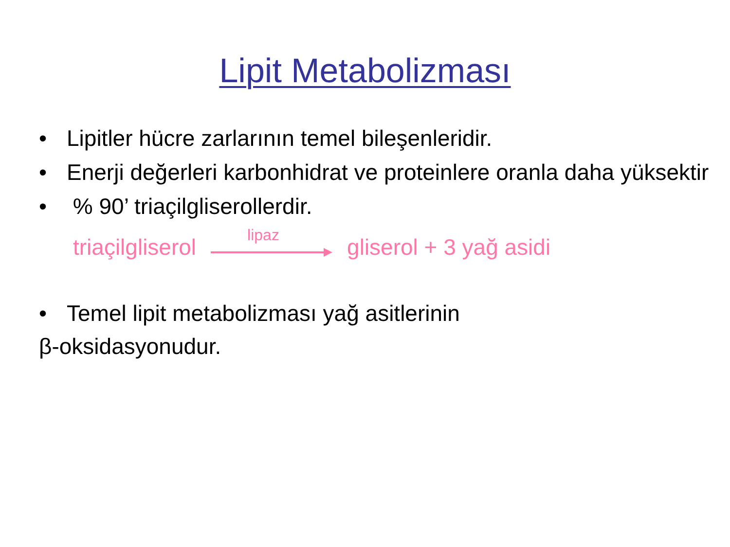Lipit Metabolizması
• Lipitler hücre zarlarının temel bileşenleridir.
• Enerji değerleri karbonhidrat ve proteinlere oranla daha yüksektir
• % 90’ triaçilgliserollerdir.
triaçilgliserol
lipaz
gliserol + 3 yağ asidi
• Temel lipit metabolizması yağ asitlerinin
β-oksidasyonudur.